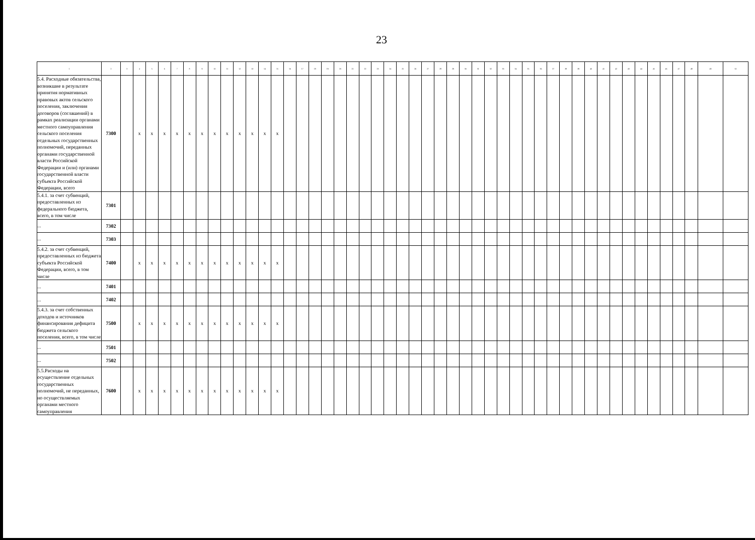23
| 1 | 2 | 3 | 4 | 5 | 6 | 7 | 8 | 9 | 10 | 11 | 12 | 13 | 14 | 15 | 16 | 17 | 18 | 19 | 20 | 21 | 22 | 23 | 24 | 25 | 26 | 27 | 28 | 29 | 30 | 31 | 32 | 33 | 34 | 35 | 36 | 37 | 38 | 39 | 40 | 41 | 42 | 43 | 44 | 45 | 46 | 47 | 48 | 49 | 50 |
| --- | --- | --- | --- | --- | --- | --- | --- | --- | --- | --- | --- | --- | --- | --- | --- | --- | --- | --- | --- | --- | --- | --- | --- | --- | --- | --- | --- | --- | --- | --- | --- | --- | --- | --- | --- | --- | --- | --- | --- | --- | --- | --- | --- | --- | --- | --- | --- | --- | --- |
| 5.4. Расходные обязательства, возникшие в результате принятия нормативных правовых актов сельского поселения, заключения договоров (соглашений) в рамках реализации органами местного самоуправления сельского поселения отдельных государственных полномочий, переданных органами государственной власти Российской Федерации и (или) органами государственной власти субъекта Российской Федерации, всего | 7300 | | x | x | x | x | x | x | x | x | x | x | x | x | | | | | | | | | | | | | | | | | | | | | | | | | | | | | | | | | | | |
| 5.4.1. за счет субвенций, предоставленных из федерального бюджета, всего, в том числе | 7301 | | | | | | | | | | | | | | | | | | | | | | | | | | | | | | | | | | | | | | | | | | | | | | | | |
| ... | 7302 | | | | | | | | | | | | | | | | | | | | | | | | | | | | | | | | | | | | | | | | | | | | | | | | |
| ... | 7303 | | | | | | | | | | | | | | | | | | | | | | | | | | | | | | | | | | | | | | | | | | | | | | | | |
| 5.4.2. за счет субвенций, предоставленных из бюджета субъекта Российской Федерации, всего, в том числе | 7400 | | x | x | x | x | x | x | x | x | x | x | x | x | | | | | | | | | | | | | | | | | | | | | | | | | | | | | | | | | | | |
| ... | 7401 | | | | | | | | | | | | | | | | | | | | | | | | | | | | | | | | | | | | | | | | | | | | | | | | |
| ... | 7402 | | | | | | | | | | | | | | | | | | | | | | | | | | | | | | | | | | | | | | | | | | | | | | | | |
| 5.4.3. за счет собственных доходов и источников финансирования дефицита бюджета сельского поселения, всего, в том числе | 7500 | | x | x | x | x | x | x | x | x | x | x | x | x | | | | | | | | | | | | | | | | | | | | | | | | | | | | | | | | | | | |
| ... | 7501 | | | | | | | | | | | | | | | | | | | | | | | | | | | | | | | | | | | | | | | | | | | | | | | | |
| ... | 7502 | | | | | | | | | | | | | | | | | | | | | | | | | | | | | | | | | | | | | | | | | | | | | | | | |
| 5.5.Расходы на осуществление отдельных государственных полномочий, не переданных, но осуществляемых органами местного самоуправления | 7600 | | x | x | x | x | x | x | x | x | x | x | x | x | | | | | | | | | | | | | | | | | | | | | | | | | | | | | | | | | | | |